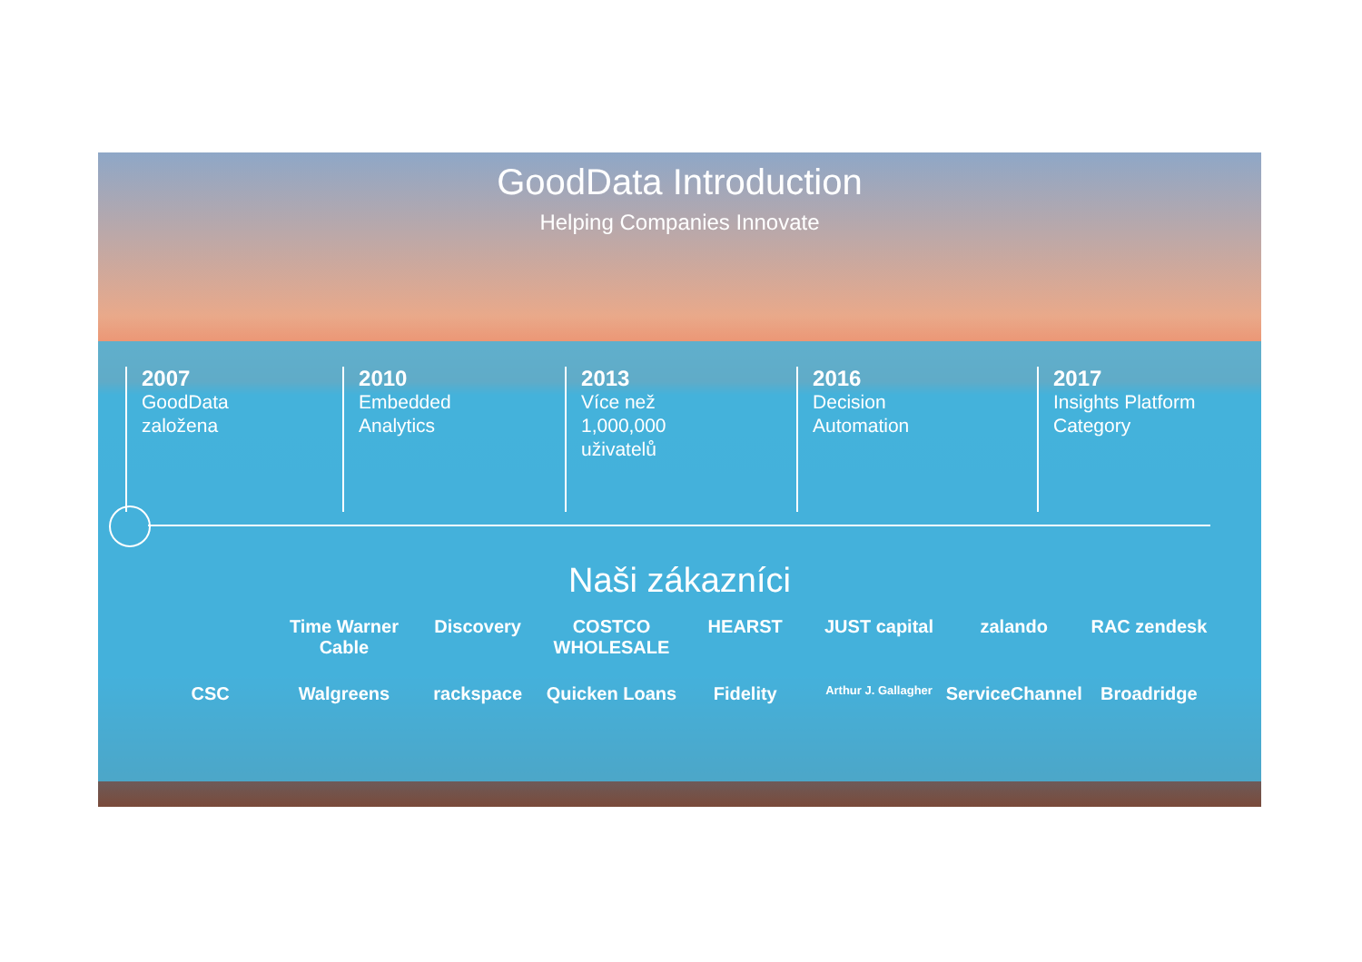GoodData Introduction
Helping Companies Innovate
2007
GoodData
založena
2010
Embedded
Analytics
2013
Více než
1,000,000
uživatelů
2016
Decision
Automation
2017
Insights Platform
Category
Naši zákazníci
Time Warner Cable Discovery COSTCO WHOLESALE HEARST JUST capital zalando RAC zendesk CSC Walgreens rackspace Quicken Loans Fidelity Arthur J. Gallagher ServiceChannel Broadridge